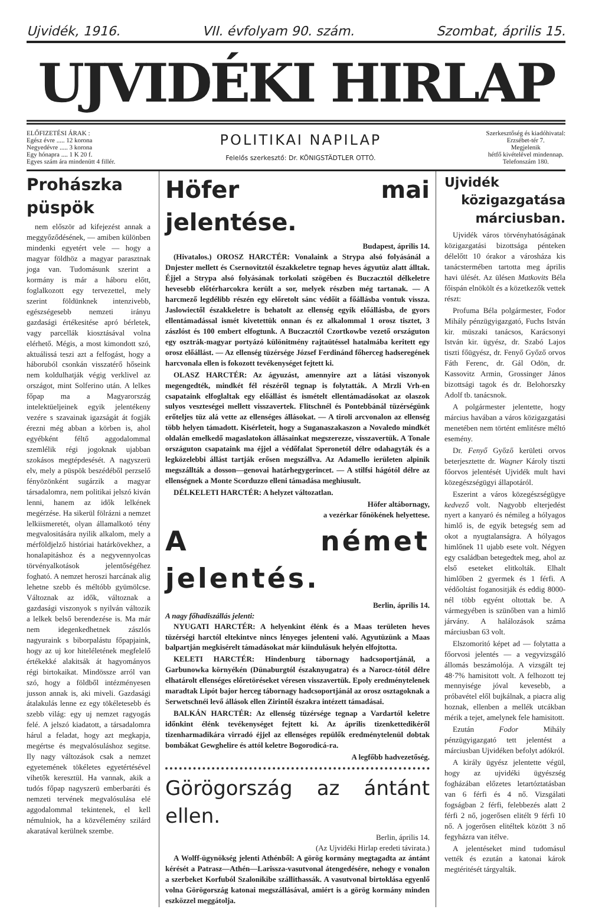Ujvidék, 1916. VII. évfolyam 90. szám. Szombat, április 15.
UJVIDÉKI HIRLAP
ELŐFIZETÉSI ÁRAK :
Egész évre ..... 12 korona
Negyedévre ..... 3 korona
Egy hónapra .... 1 K 20 f.
Egyes szám ára mindenütt 4 fillér.
POLITIKAI NAPILAP
Felelős szerkesztő: Dr. KÖNIGSTÄDTLER OTTÓ.
Szerkesztőség és kiadóhivatal:
Erzsébet-tér 7.
Megjelenik
hétfő kivételével mindennap.
Telefonszám 180.
Prohászka püspök
nem először ad kifejezést annak a meggyőződésének, — amiben különben mindenki egyetért vele — hogy a magyar földhöz a magyar parasztnak joga van. Tudomásunk szerint a kormány is már a háboru előtt, foglalkozott egy tervezettel, mely szerint földünknek intenzivebb, egészségesebb nemzeti irányu gazdasági értékesitése apró bérletek, vagy parcellák kiosztásával volna elérhető. Mégis, a most kimondott szó, aktuálissá teszi azt a felfogást, hogy a háboruból csonkán visszatérő hőseink nem koldulhatják végig verklivel az országot, mint Solferino után. A lelkes főpap ma a Magyarország intelektüeljeinek egyik jelentékeny vezére s szavainak igazságát át fogják érezni még abban a körben is, ahol egyébként féltő aggodalommal szemlélik régi jogoknak ujabban szokásos megtépdesését. A nagyszerü elv, mely a püspök beszédéből perzselő fényözönként sugárzik a magyar társadalomra, nem politikai jelszó kiván lenni, hanem az idők lelkének megérzése. Ha sikerül fölrázni a nemzet lelkiismeretét, olyan államalkotó tény megvalositására nyilik alkalom, mely a mérföldjelző históriai határkövekhez, a honalapitáshoz és a negyvennyolcas törvényalkotások jelentőségéhez fogható. A nemzet heroszi harcának alig lehetne szebb és méltóbb gyümölcse. Változnak az idők, változnak a gazdasági viszonyok s nyilván változik a lelkek belső berendezése is. Ma már nem idegenkedhetnek zászlós nagyuraink s biborpalástu főpapjaink, hogy az uj kor hiteléletének megfelelő értékekké alakitsák át hagyományos régi birtokaikat. Mindössze arról van szó, hogy a földből intézményesen jusson annak is, aki miveli. Gazdasági átalakulás lenne ez egy tökéletesebb és szebb világ: egy uj nemzet ragyogás felé. A jelszó kiadatott, a társadalomra hárul a feladat, hogy azt megkapja, megértse és megvalósuláshoz segitse. Ily nagy változások csak a nemzet egyetemének tökéletes egyetértésével vihetők keresztül. Ha vannak, akik a tudós főpap nagyszerü emberbaráti és nemzeti tervének megvalósulása elé aggodalommal tekintenek, el kell némulniok, ha a közvélemény szilárd akaratával kerülnek szembe.
Höfer mai jelentése.
Budapest, április 14.
(Hivatalos.) OROSZ HARCTÉR: Vonalaink a Strypa alsó folyásánál a Dnjester mellett és Csernovitztól északkeletre tegnap heves ágyutüz alatt álltak. Éjjel a Strypa alsó folyásának torkolati szögében és Buczacztól délkeletre hevesebb előtérharcokra került a sor, melyek részben még tartanak. — A harcmező legdélibb részén egy előretolt sánc védőit a főállásba vontuk vissza. Jaslowiectől északkeletre is behatolt az ellenség egyik előállásba, de gyors ellentámadással ismét kivetettük onnan és ez alkalommal 1 orosz tisztet, 3 zászlóst és 100 embert elfogtunk. A Buczacztól Czortkowbe vezető országuton egy osztrák-magyar portyázó különitmény rajtaütéssel hatalmába keritett egy orosz előállást. — Az ellenség tüzérsége József Ferdinánd főherceg hadseregének harcvonala ellen is fokozott tevékenységet fejtett ki.
OLASZ HARCTÉR: Az ágyuzást, amennyire azt a látási viszonyok megengedték, mindkét fél részéről tegnap is folytatták. A Mrzli Vrh-en csapataink elfoglaltak egy előállást és ismételt ellentámadásokat az olaszok sulyos veszteségei mellett visszavertek. Flitschnél és Pontebbánál tüzérségünk erőteljes tüz alá vette az ellenséges állásokat. — A tiroli arcvonalon az ellenség több helyen támadott. Kisérleteit, hogy a Suganaszakaszon a Novaledo mindkét oldalán emelkedő magaslatokon állásainkat megszerezze, visszavertük. A Tonale országuton csapataink ma éjjel a védőfalat Speronetól délre odahagyták és a legközelebbi állást tartják erősen megszállva. Az Adamello ierületen alpinik megszállták a dosson—genovai határhegygerincet. — A stilfsi hágótól délre az ellenségnek a Monte Scorduzzo elleni támadása meghiusult.
DÉLKELETI HARCTÉR: A helyzet változatlan.
Höfer altábornagy,
a vezérkar főnökének helyettese.
A német jelentés.
Berlin, április 14.
A nagy főhadiszállás jelenti:
NYUGATI HARCTÉR: A helyenkint élénk és a Maas területen heves tüzérségi harctól eltekintve nincs lényeges jelenteni való. Agyutüzünk a Maas balpartján megkisérelt támadásokat már kiindulásuk helyén elfojtotta.
KELETI HARCTÉR: Hindenburg tábornagy hadcsoportjánál, a Garbunowka környékén (Dünaburgtól északnyugatra) és a Narocz-tótól délre elhatárolt ellenséges előretöréseket véresen visszavertük. Epoly eredménytelenek maradtak Lipót bajor herceg tábornagy hadcsoportjánál az orosz osztagoknak a Serwetschnéi levő állások ellen Zirintől északra intézett támadásai.
BALKÁN HARCTÉR: Az ellenség tüzérsége tegnap a Vardartól keletre időnkint élénk tevékenységet fejtett ki. Az április tizenkettedikéről tizenharmadikára virradó éjjel az ellenséges repülők eredménytelenül dobtak bombákat Gewghelire és attól keletre Bogorodicá-ra.
A legfőbb hadvezetőség.
Görögország az ántánt ellen.
Berlin, április 14.
(Az Ujvidéki Hirlap eredeti távirata.)
A Wolff-ügynökség jelenti Athénből: A görög kormány megtagadta az ántánt kérését a Patrasz—Athén—Larissza-vasutvonal átengedésére, nehogy e vonalon a szerbeket Korfuból Szalonikibe szállithassák. A vasutvonal birtoklása egyenlő volna Görögország katonai megszállásával, amiért is a görög kormány minden eszközzel meggátolja.
Ujvidék
közigazgatása márciusban.
Ujvidék város törvényhatóságának közigazgatási bizottsága pénteken délelőtt 10 órakor a városháza kis tanácstermében tartotta meg április havi ülését. Az ülésen Matkovits Béla főispán elnökölt és a közetkezők vettek részt:
Profuma Béla polgármester, Fodor Mihály pénzügyigazgató, Fuchs István kir. müszaki tanácsos, Karácsonyi István kir. ügyész, dr. Szabó Lajos tiszti főügyész, dr. Fenyő Győző orvos Fáth Ferenc, dr. Gál Odön, dr. Kassovitz Armin, Grossinger János bizottsági tagok és dr. Belohorszky Adolf tb. tanácsnok.
A polgármester jelentette, hogy március havában a város közigazgatási menetében nem történt emlitésre méltó esemény.
Dr. Fenyő Győző kerületi orvos beterjesztette dr. Wagner Károly tiszti főorvos jelentését Ujvidék mult havi közegészségügyi állapotáról.
Eszerint a város közegészségügye kedvező volt. Nagyobb elterjedést nyert a kanyaró és némileg a hólyagos himlő is, de egyik betegség sem ad okot a nyugtalanságra. A hólyagos himlőnek 11 ujabb esete volt. Négyen egy családban betegedtek meg, ahol az első eseteket elitkolták. Elhalt himlőben 2 gyermek és 1 férfi. A védőoltást foganositják és eddig 8000-nél több egyént oltottak be. A vármegyében is szünőben van a himlő járvány. A halálozások száma márciusban 63 volt.
Elszomoritó képet ad — folytatta a főorvosi jelentés — a vegyvizsgáló állomás beszámolója. A vizsgált tej 48·7% hamisitott volt. A felhozott tej mennyisége jóval kevesebb, a próbavétel elől bujkálnak, a piacra alig hoznak, ellenben a mellék utcákban mérik a tejet, amelynek fele hamisitott.
Ezután Fodor Mihály pénzügyigazgató tett jelentést a márciusban Ujvidéken befolyt adókról.
A király ügyész jelentette végül, hogy az ujvidéki ügyészség fogházában előzetes letartóztatásban van 6 férfi és 4 nő. Vizsgálati fogságban 2 férfi, felebbezés alatt 2 férfi 2 nő, jogerősen elitélt 9 férfi 10 nő. A jogerősen elitéltek között 3 nő fegyházra van itélve.
A jelentéseket mind tudomásul vették és ezután a katonai károk megtéritését tárgyalták.